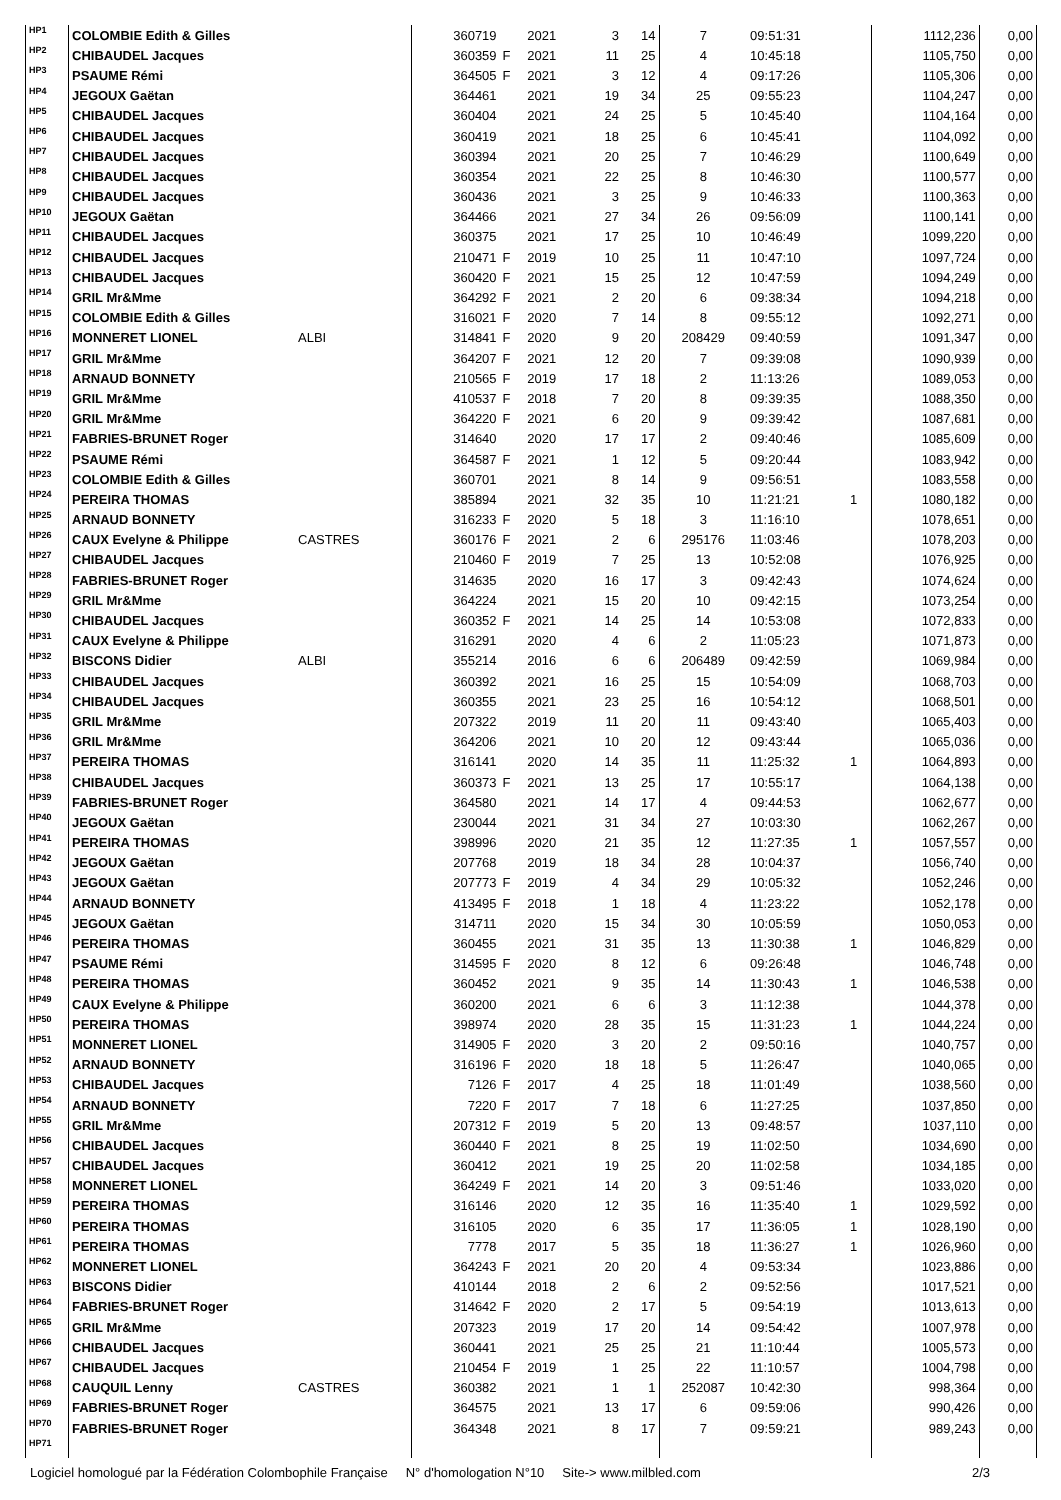| HP1 | COLOMBIE Edith & Gilles | | 360719 | | 2021 | 3 | 14 | 7 | 09:51:31 | | 1112,236 | 0,00 |
| HP2 | CHIBAUDEL Jacques | | 360359 | F | 2021 | 11 | 25 | 4 | 10:45:18 | | 1105,750 | 0,00 |
| HP3 | PSAUME Rémi | | 364505 | F | 2021 | 3 | 12 | 4 | 09:17:26 | | 1105,306 | 0,00 |
| HP4 | JEGOUX Gaëtan | | 364461 | | 2021 | 19 | 34 | 25 | 09:55:23 | | 1104,247 | 0,00 |
| HP5 | CHIBAUDEL Jacques | | 360404 | | 2021 | 24 | 25 | 5 | 10:45:40 | | 1104,164 | 0,00 |
| HP6 | CHIBAUDEL Jacques | | 360419 | | 2021 | 18 | 25 | 6 | 10:45:41 | | 1104,092 | 0,00 |
| HP7 | CHIBAUDEL Jacques | | 360394 | | 2021 | 20 | 25 | 7 | 10:46:29 | | 1100,649 | 0,00 |
| HP8 | CHIBAUDEL Jacques | | 360354 | | 2021 | 22 | 25 | 8 | 10:46:30 | | 1100,577 | 0,00 |
| HP9 | CHIBAUDEL Jacques | | 360436 | | 2021 | 3 | 25 | 9 | 10:46:33 | | 1100,363 | 0,00 |
| HP10 | JEGOUX Gaëtan | | 364466 | | 2021 | 27 | 34 | 26 | 09:56:09 | | 1100,141 | 0,00 |
| HP11 | CHIBAUDEL Jacques | | 360375 | | 2021 | 17 | 25 | 10 | 10:46:49 | | 1099,220 | 0,00 |
| HP12 | CHIBAUDEL Jacques | | 210471 | F | 2019 | 10 | 25 | 11 | 10:47:10 | | 1097,724 | 0,00 |
| HP13 | CHIBAUDEL Jacques | | 360420 | F | 2021 | 15 | 25 | 12 | 10:47:59 | | 1094,249 | 0,00 |
| HP14 | GRIL Mr&Mme | | 364292 | F | 2021 | 2 | 20 | 6 | 09:38:34 | | 1094,218 | 0,00 |
| HP15 | COLOMBIE Edith & Gilles | | 316021 | F | 2020 | 7 | 14 | 8 | 09:55:12 | | 1092,271 | 0,00 |
| HP16 | MONNERET LIONEL | ALBI | 314841 | F | 2020 | 9 | 20 | 208429 | 09:40:59 | | 1091,347 | 0,00 |
| HP17 | GRIL Mr&Mme | | 364207 | F | 2021 | 12 | 20 | 7 | 09:39:08 | | 1090,939 | 0,00 |
| HP18 | ARNAUD BONNETY | | 210565 | F | 2019 | 17 | 18 | 2 | 11:13:26 | | 1089,053 | 0,00 |
| HP19 | GRIL Mr&Mme | | 410537 | F | 2018 | 7 | 20 | 8 | 09:39:35 | | 1088,350 | 0,00 |
| HP20 | GRIL Mr&Mme | | 364220 | F | 2021 | 6 | 20 | 9 | 09:39:42 | | 1087,681 | 0,00 |
| HP21 | FABRIES-BRUNET Roger | | 314640 | | 2020 | 17 | 17 | 2 | 09:40:46 | | 1085,609 | 0,00 |
| HP22 | PSAUME Rémi | | 364587 | F | 2021 | 1 | 12 | 5 | 09:20:44 | | 1083,942 | 0,00 |
| HP23 | COLOMBIE Edith & Gilles | | 360701 | | 2021 | 8 | 14 | 9 | 09:56:51 | | 1083,558 | 0,00 |
| HP24 | PEREIRA THOMAS | | 385894 | | 2021 | 32 | 35 | 10 | 11:21:21 | 1 | 1080,182 | 0,00 |
| HP25 | ARNAUD BONNETY | | 316233 | F | 2020 | 5 | 18 | 3 | 11:16:10 | | 1078,651 | 0,00 |
| HP26 | CAUX Evelyne & Philippe | CASTRES | 360176 | F | 2021 | 2 | 6 | 295176 | 11:03:46 | | 1078,203 | 0,00 |
| HP27 | CHIBAUDEL Jacques | | 210460 | F | 2019 | 7 | 25 | 13 | 10:52:08 | | 1076,925 | 0,00 |
| HP28 | FABRIES-BRUNET Roger | | 314635 | | 2020 | 16 | 17 | 3 | 09:42:43 | | 1074,624 | 0,00 |
| HP29 | GRIL Mr&Mme | | 364224 | | 2021 | 15 | 20 | 10 | 09:42:15 | | 1073,254 | 0,00 |
| HP30 | CHIBAUDEL Jacques | | 360352 | F | 2021 | 14 | 25 | 14 | 10:53:08 | | 1072,833 | 0,00 |
| HP31 | CAUX Evelyne & Philippe | | 316291 | | 2020 | 4 | 6 | 2 | 11:05:23 | | 1071,873 | 0,00 |
| HP32 | BISCONS Didier | ALBI | 355214 | | 2016 | 6 | 6 | 206489 | 09:42:59 | | 1069,984 | 0,00 |
| HP33 | CHIBAUDEL Jacques | | 360392 | | 2021 | 16 | 25 | 15 | 10:54:09 | | 1068,703 | 0,00 |
| HP34 | CHIBAUDEL Jacques | | 360355 | | 2021 | 23 | 25 | 16 | 10:54:12 | | 1068,501 | 0,00 |
| HP35 | GRIL Mr&Mme | | 207322 | | 2019 | 11 | 20 | 11 | 09:43:40 | | 1065,403 | 0,00 |
| HP36 | GRIL Mr&Mme | | 364206 | | 2021 | 10 | 20 | 12 | 09:43:44 | | 1065,036 | 0,00 |
| HP37 | PEREIRA THOMAS | | 316141 | | 2020 | 14 | 35 | 11 | 11:25:32 | 1 | 1064,893 | 0,00 |
| HP38 | CHIBAUDEL Jacques | | 360373 | F | 2021 | 13 | 25 | 17 | 10:55:17 | | 1064,138 | 0,00 |
| HP39 | FABRIES-BRUNET Roger | | 364580 | | 2021 | 14 | 17 | 4 | 09:44:53 | | 1062,677 | 0,00 |
| HP40 | JEGOUX Gaëtan | | 230044 | | 2021 | 31 | 34 | 27 | 10:03:30 | | 1062,267 | 0,00 |
| HP41 | PEREIRA THOMAS | | 398996 | | 2020 | 21 | 35 | 12 | 11:27:35 | 1 | 1057,557 | 0,00 |
| HP42 | JEGOUX Gaëtan | | 207768 | | 2019 | 18 | 34 | 28 | 10:04:37 | | 1056,740 | 0,00 |
| HP43 | JEGOUX Gaëtan | | 207773 | F | 2019 | 4 | 34 | 29 | 10:05:32 | | 1052,246 | 0,00 |
| HP44 | ARNAUD BONNETY | | 413495 | F | 2018 | 1 | 18 | 4 | 11:23:22 | | 1052,178 | 0,00 |
| HP45 | JEGOUX Gaëtan | | 314711 | | 2020 | 15 | 34 | 30 | 10:05:59 | | 1050,053 | 0,00 |
| HP46 | PEREIRA THOMAS | | 360455 | | 2021 | 31 | 35 | 13 | 11:30:38 | 1 | 1046,829 | 0,00 |
| HP47 | PSAUME Rémi | | 314595 | F | 2020 | 8 | 12 | 6 | 09:26:48 | | 1046,748 | 0,00 |
| HP48 | PEREIRA THOMAS | | 360452 | | 2021 | 9 | 35 | 14 | 11:30:43 | 1 | 1046,538 | 0,00 |
| HP49 | CAUX Evelyne & Philippe | | 360200 | | 2021 | 6 | 6 | 3 | 11:12:38 | | 1044,378 | 0,00 |
| HP50 | PEREIRA THOMAS | | 398974 | | 2020 | 28 | 35 | 15 | 11:31:23 | 1 | 1044,224 | 0,00 |
| HP51 | MONNERET LIONEL | | 314905 | F | 2020 | 3 | 20 | 2 | 09:50:16 | | 1040,757 | 0,00 |
| HP52 | ARNAUD BONNETY | | 316196 | F | 2020 | 18 | 18 | 5 | 11:26:47 | | 1040,065 | 0,00 |
| HP53 | CHIBAUDEL Jacques | | 7126 | F | 2017 | 4 | 25 | 18 | 11:01:49 | | 1038,560 | 0,00 |
| HP54 | ARNAUD BONNETY | | 7220 | F | 2017 | 7 | 18 | 6 | 11:27:25 | | 1037,850 | 0,00 |
| HP55 | GRIL Mr&Mme | | 207312 | F | 2019 | 5 | 20 | 13 | 09:48:57 | | 1037,110 | 0,00 |
| HP56 | CHIBAUDEL Jacques | | 360440 | F | 2021 | 8 | 25 | 19 | 11:02:50 | | 1034,690 | 0,00 |
| HP57 | CHIBAUDEL Jacques | | 360412 | | 2021 | 19 | 25 | 20 | 11:02:58 | | 1034,185 | 0,00 |
| HP58 | MONNERET LIONEL | | 364249 | F | 2021 | 14 | 20 | 3 | 09:51:46 | | 1033,020 | 0,00 |
| HP59 | PEREIRA THOMAS | | 316146 | | 2020 | 12 | 35 | 16 | 11:35:40 | 1 | 1029,592 | 0,00 |
| HP60 | PEREIRA THOMAS | | 316105 | | 2020 | 6 | 35 | 17 | 11:36:05 | 1 | 1028,190 | 0,00 |
| HP61 | PEREIRA THOMAS | | 7778 | | 2017 | 5 | 35 | 18 | 11:36:27 | 1 | 1026,960 | 0,00 |
| HP62 | MONNERET LIONEL | | 364243 | F | 2021 | 20 | 20 | 4 | 09:53:34 | | 1023,886 | 0,00 |
| HP63 | BISCONS Didier | | 410144 | | 2018 | 2 | 6 | 2 | 09:52:56 | | 1017,521 | 0,00 |
| HP64 | FABRIES-BRUNET Roger | | 314642 | F | 2020 | 2 | 17 | 5 | 09:54:19 | | 1013,613 | 0,00 |
| HP65 | GRIL Mr&Mme | | 207323 | | 2019 | 17 | 20 | 14 | 09:54:42 | | 1007,978 | 0,00 |
| HP66 | CHIBAUDEL Jacques | | 360441 | | 2021 | 25 | 25 | 21 | 11:10:44 | | 1005,573 | 0,00 |
| HP67 | CHIBAUDEL Jacques | | 210454 | F | 2019 | 1 | 25 | 22 | 11:10:57 | | 1004,798 | 0,00 |
| HP68 | CAUQUIL Lenny | CASTRES | 360382 | | 2021 | 1 | 1 | 252087 | 10:42:30 | | 998,364 | 0,00 |
| HP69 | FABRIES-BRUNET Roger | | 364575 | | 2021 | 13 | 17 | 6 | 09:59:06 | | 990,426 | 0,00 |
| HP70 | FABRIES-BRUNET Roger | | 364348 | | 2021 | 8 | 17 | 7 | 09:59:21 | | 989,243 | 0,00 |
| HP71 | | | | | | | | | | | | |
Logiciel homologué par la Fédération Colombophile Française N° d'homologation N°10 Site-> www.milbled.com 2/3